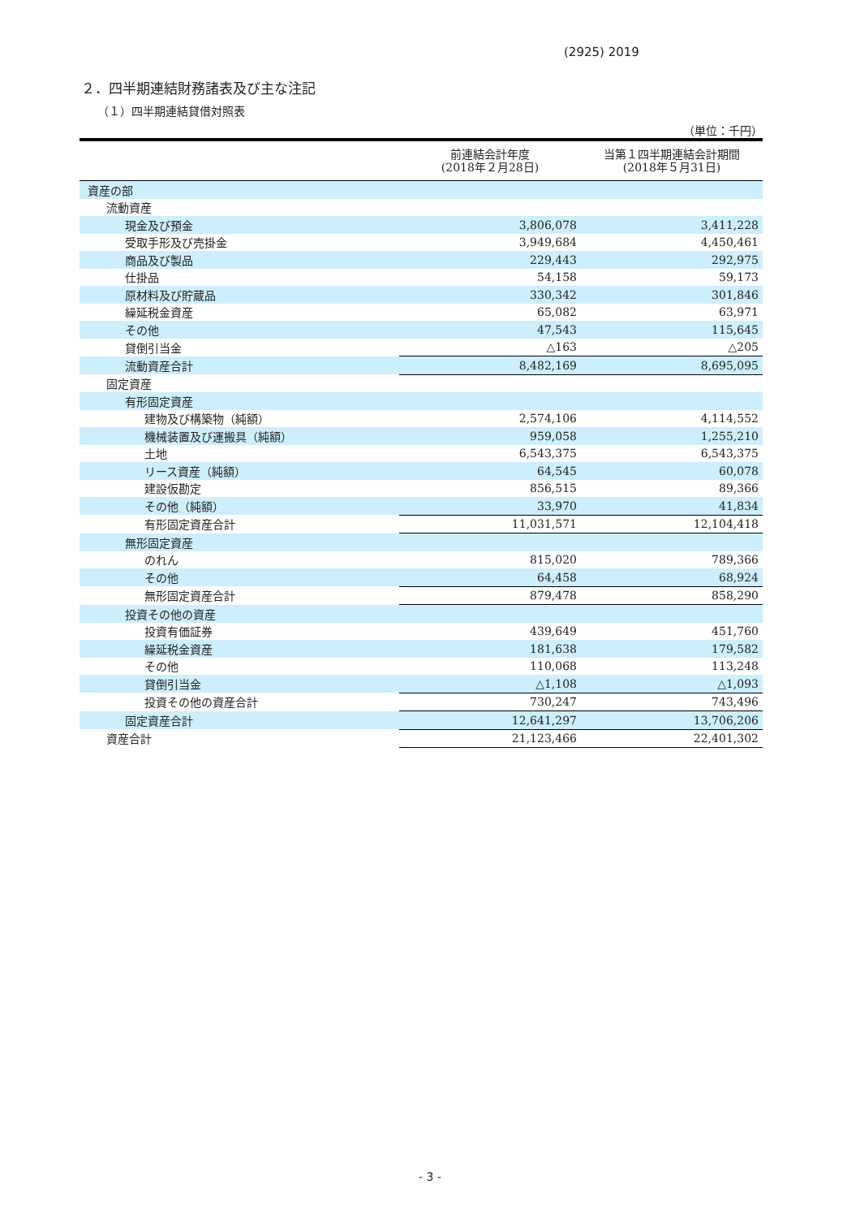(2925) 2019
２．四半期連結財務諸表及び主な注記
（１）四半期連結貸借対照表
（単位：千円）
| | 前連結会計年度 (2018年２月28日) | 当第１四半期連結会計期間 (2018年５月31日) |
| --- | --- | --- |
| 資産の部 | | |
| 流動資産 | | |
| 現金及び預金 | 3,806,078 | 3,411,228 |
| 受取手形及び売掛金 | 3,949,684 | 4,450,461 |
| 商品及び製品 | 229,443 | 292,975 |
| 仕掛品 | 54,158 | 59,173 |
| 原材料及び貯蔵品 | 330,342 | 301,846 |
| 繰延税金資産 | 65,082 | 63,971 |
| その他 | 47,543 | 115,645 |
| 貸倒引当金 | △163 | △205 |
| 流動資産合計 | 8,482,169 | 8,695,095 |
| 固定資産 | | |
| 有形固定資産 | | |
| 建物及び構築物（純額） | 2,574,106 | 4,114,552 |
| 機械装置及び運搬具（純額） | 959,058 | 1,255,210 |
| 土地 | 6,543,375 | 6,543,375 |
| リース資産（純額） | 64,545 | 60,078 |
| 建設仮勘定 | 856,515 | 89,366 |
| その他（純額） | 33,970 | 41,834 |
| 有形固定資産合計 | 11,031,571 | 12,104,418 |
| 無形固定資産 | | |
| のれん | 815,020 | 789,366 |
| その他 | 64,458 | 68,924 |
| 無形固定資産合計 | 879,478 | 858,290 |
| 投資その他の資産 | | |
| 投資有価証券 | 439,649 | 451,760 |
| 繰延税金資産 | 181,638 | 179,582 |
| その他 | 110,068 | 113,248 |
| 貸倒引当金 | △1,108 | △1,093 |
| 投資その他の資産合計 | 730,247 | 743,496 |
| 固定資産合計 | 12,641,297 | 13,706,206 |
| 資産合計 | 21,123,466 | 22,401,302 |
- 3 -